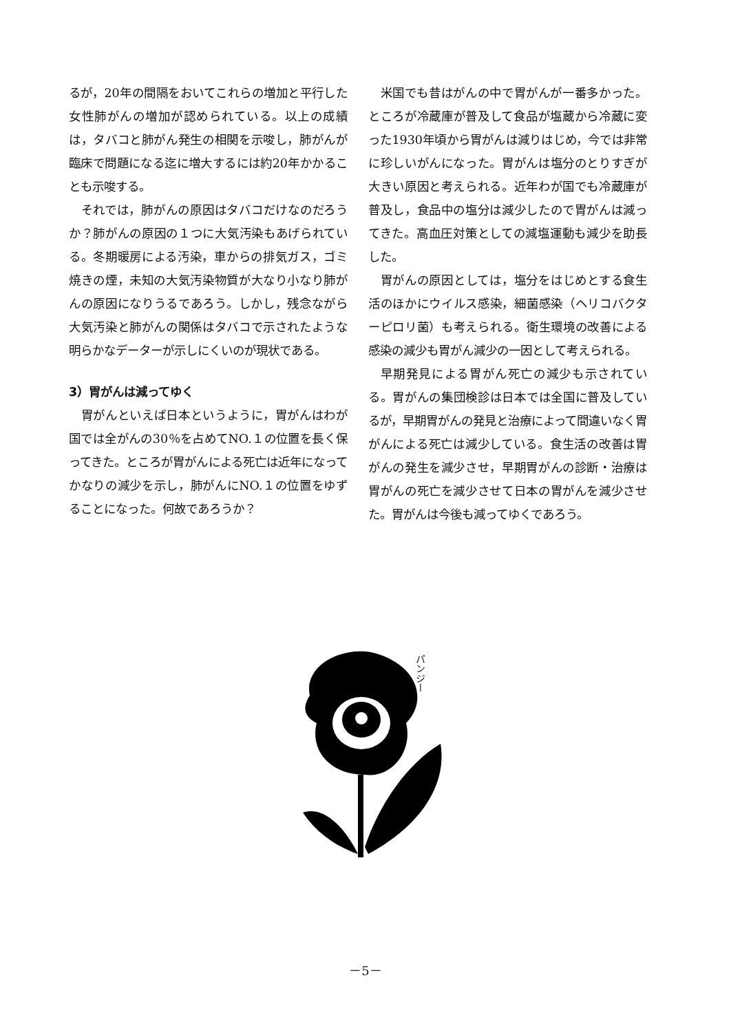るが，20年の間隔をおいてこれらの増加と平行した女性肺がんの増加が認められている。以上の成績は，タバコと肺がん発生の相関を示唆し，肺がんが臨床で問題になる迄に増大するには約20年かかることも示唆する。
それでは，肺がんの原因はタバコだけなのだろうか？肺がんの原因の１つに大気汚染もあげられている。冬期暖房による汚染，車からの排気ガス，ゴミ焼きの煙，未知の大気汚染物質が大なり小なり肺がんの原因になりうるであろう。しかし，残念ながら大気汚染と肺がんの関係はタバコで示されたような明らかなデーターが示しにくいのが現状である。
3）胃がんは減ってゆく
胃がんといえば日本というように，胃がんはわが国では全がんの30％を占めてNO.１の位置を長く保ってきた。ところが胃がんによる死亡は近年になってかなりの減少を示し，肺がんにNO.１の位置をゆずることになった。何故であろうか？
米国でも昔はがんの中で胃がんが一番多かった。ところが冷蔵庫が普及して食品が塩蔵から冷蔵に変った1930年頃から胃がんは減りはじめ，今では非常に珍しいがんになった。胃がんは塩分のとりすぎが大きい原因と考えられる。近年わが国でも冷蔵庫が普及し，食品中の塩分は減少したので胃がんは減ってきた。高血圧対策としての減塩運動も減少を助長した。
胃がんの原因としては，塩分をはじめとする食生活のほかにウイルス感染，細菌感染（ヘリコバクターピロリ菌）も考えられる。衛生環境の改善による感染の減少も胃がん減少の一因として考えられる。
早期発見による胃がん死亡の減少も示されている。胃がんの集団検診は日本では全国に普及しているが，早期胃がんの発見と治療によって間違いなく胃がんによる死亡は減少している。食生活の改善は胃がんの発生を減少させ，早期胃がんの診断・治療は胃がんの死亡を減少させて日本の胃がんを減少させた。胃がんは今後も減ってゆくであろう。
パンジー
－5－